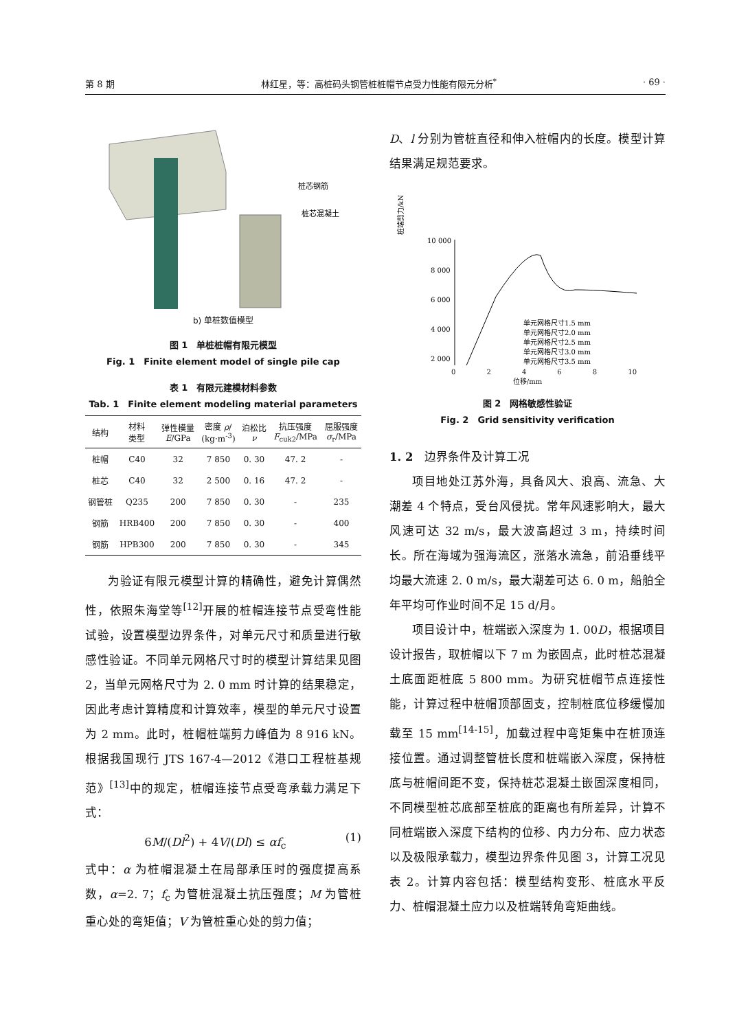第 8 期 林红星，等：高桩码头钢管桩桩帽节点受力性能有限元分析<sup>*</sup> · 69 ·
桩芯钢筋
桩芯混凝土
b) 单桩数值模型
图 1　单桩桩帽有限元模型
Fig. 1　Finite element model of single pile cap
表 1　有限元建模材料参数
Tab. 1　Finite element modeling material parameters
| 结构 | 材料 类型 | 弹性模量 E /GPa | 密度 ρ / (kg·m<sup>-3</sup>) | 泊松比 ν | 抗压强度 F<sub>cuk2</sub>/MPa | 屈服强度 σ<sub>r</sub>/MPa |
| --- | --- | --- | --- | --- | --- | --- |
| 桩帽 | C40 | 32 | 7 850 | 0. 30 | 47. 2 | - |
| 桩芯 | C40 | 32 | 2 500 | 0. 16 | 47. 2 | - |
| 钢管桩 | Q235 | 200 | 7 850 | 0. 30 | - | 235 |
| 钢筋 | HRB400 | 200 | 7 850 | 0. 30 | - | 400 |
| 钢筋 | HPB300 | 200 | 7 850 | 0. 30 | - | 345 |
为验证有限元模型计算的精确性，避免计算偶然性，依照朱海堂等<sup>[12]</sup>开展的桩帽连接节点受弯性能试验，设置模型边界条件，对单元尺寸和质量进行敏感性验证。不同单元网格尺寸时的模型计算结果见图 2，当单元网格尺寸为 2. 0 mm 时计算的结果稳定，因此考虑计算精度和计算效率，模型的单元尺寸设置为 2 mm。此时，桩帽桩端剪力峰值为 8 916 kN。根据我国现行 JTS 167-4—2012《港口工程桩基规范》<sup>[13]</sup>中的规定，桩帽连接节点受弯承载力满足下式：
6M/(Dl<sup>2</sup>) + 4V/(Dl) ≤ αf<sub>c</sub> (1)
式中：α 为桩帽混凝土在局部承压时的强度提高系数，α=2. 7；f<sub>c</sub> 为管桩混凝土抗压强度；M 为管桩重心处的弯矩值；V 为管桩重心处的剪力值；
D、l 分别为管桩直径和伸入桩帽内的长度。模型计算结果满足规范要求。
桩端剪力/kN
10 000
8 000
6 000
4 000
2 000
单元网格尺寸1.5 mm
单元网格尺寸2.0 mm
单元网格尺寸2.5 mm
单元网格尺寸3.0 mm
单元网格尺寸3.5 mm
02468 10
位移/mm
图 2　网格敏感性验证
Fig. 2　Grid sensitivity verification
1. 2　边界条件及计算工况
项目地处江苏外海，具备风大、浪高、流急、大潮差 4 个特点，受台风侵扰。常年风速影响大，最大风速可达 32 m/s，最大波高超过 3 m，持续时间长。所在海域为强海流区，涨落水流急，前沿垂线平均最大流速 2. 0 m/s，最大潮差可达 6. 0 m，船舶全年平均可作业时间不足 15 d/月。
项目设计中，桩端嵌入深度为 1. 00D，根据项目设计报告，取桩帽以下 7 m 为嵌固点，此时桩芯混凝土底面距桩底 5 800 mm。为研究桩帽节点连接性能，计算过程中桩帽顶部固支，控制桩底位移缓慢加载至 15 mm<sup>[14-15]</sup>，加载过程中弯矩集中在桩顶连接位置。通过调整管桩长度和桩端嵌入深度，保持桩底与桩帽间距不变，保持桩芯混凝土嵌固深度相同，不同模型桩芯底部至桩底的距离也有所差异，计算不同桩端嵌入深度下结构的位移、内力分布、应力状态以及极限承载力，模型边界条件见图 3，计算工况见表 2。计算内容包括：模型结构变形、桩底水平反力、桩帽混凝土应力以及桩端转角弯矩曲线。